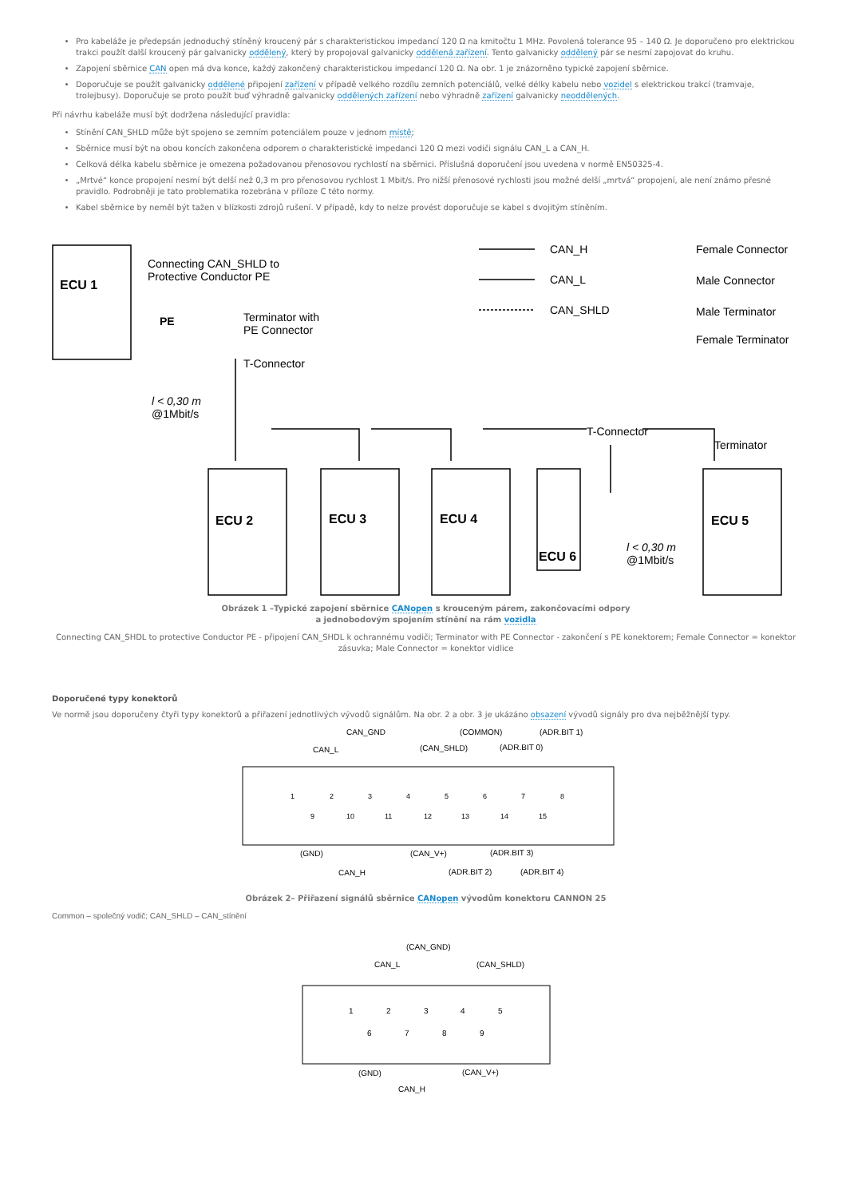Pro kabeláže je předepsán jednoduchý stíněný kroucený pár s charakteristickou impedancí 120 Ω na kmitočtu 1 MHz. Povolená tolerance 95 – 140 Ω. Je doporučeno pro elektrickou trakci použít další kroucený pár galvanicky oddělený, který by propojoval galvanicky oddělená zařízení. Tento galvanicky oddělený pár se nesmí zapojovat do kruhu.
Zapojení sběrnice CAN open má dva konce, každý zakončený charakteristickou impedancí 120 Ω. Na obr. 1 je znázorněno typické zapojení sběrnice.
Doporučuje se použít galvanicky oddělené připojení zařízení v případě velkého rozdílu zemních potenciálů, velké délky kabelu nebo vozidel s elektrickou trakcí (tramvaje, trolejbusy). Doporučuje se proto použít buď výhradně galvanicky oddělených zařízení nebo výhradně zařízení galvanicky neoddělených.
Při návrhu kabeláže musí být dodržena následující pravidla:
Stínění CAN_SHLD může být spojeno se zemním potenciálem pouze v jednom místě;
Sběrnice musí být na obou koncích zakončena odporem o charakteristické impedanci 120 Ω mezi vodiči signálu CAN_L a CAN_H.
Celková délka kabelu sběrnice je omezena požadovanou přenosovou rychlostí na sběrnici. Příslušná doporučení jsou uvedena v normě EN50325-4.
„Mrtvé“ konce propojení nesmí být delší než 0,3 m pro přenosovou rychlost 1 Mbit/s. Pro nižší přenosové rychlosti jsou možné delší „mrtvá“ propojení, ale není známo přesné pravidlo. Podrobněji je tato problematika rozebrána v příloze C této normy.
Kabel sběrnice by neměl být tažen v blízkosti zdrojů rušení. V případě, kdy to nelze provést doporučuje se kabel s dvojitým stíněním.
ECU 1
Connecting CAN_SHLD to
Protective Conductor PE
PE
Terminator with
PE Connector
T-Connector
l < 0,30 m
@1Mbit/s
CAN_H
CAN_L
CAN_SHLD
Female Connector
Male Connector
Male Terminator
Female Terminator
T-Connector
Terminator
ECU 2
ECU 3
ECU 4
ECU 6
ECU 5
l < 0,30 m
@1Mbit/s
Obrázek 1 –Typické zapojení sběrnice CANopen s krouceným párem, zakončovacími odpory
a jednobodovým spojením stínění na rám vozidla
Connecting CAN_SHDL to protective Conductor PE - připojení CAN_SHDL k ochrannému vodiči; Terminator with PE Connector - zakončení s PE konektorem; Female Connector = konektor zásuvka; Male Connector = konektor vidlice
Doporučené typy konektorů
Ve normě jsou doporučeny čtyři typy konektorů a přiřazení jednotlivých vývodů signálům. Na obr. 2 a obr. 3 je ukázáno obsazení vývodů signály pro dva nejběžnější typy.
CAN_GND
(COMMON)
(ADR.BIT 1)
CAN_L
(CAN_SHLD)
(ADR.BIT 0)
1
2
3
4
5
6
7
8
9
10
11
12
13
14
15
(GND)
(CAN_V+)
(ADR.BIT 3)
CAN_H
(ADR.BIT 2)
(ADR.BIT 4)
Obrázek 2– Přiřazení signálů sběrnice CANopen vývodům konektoru CANNON 25
Common – společný vodič; CAN_SHLD – CAN_stínění
(CAN_GND)
CAN_L
(CAN_SHLD)
1
2
3
4
5
6
7
8
9
(GND)
(CAN_V+)
CAN_H